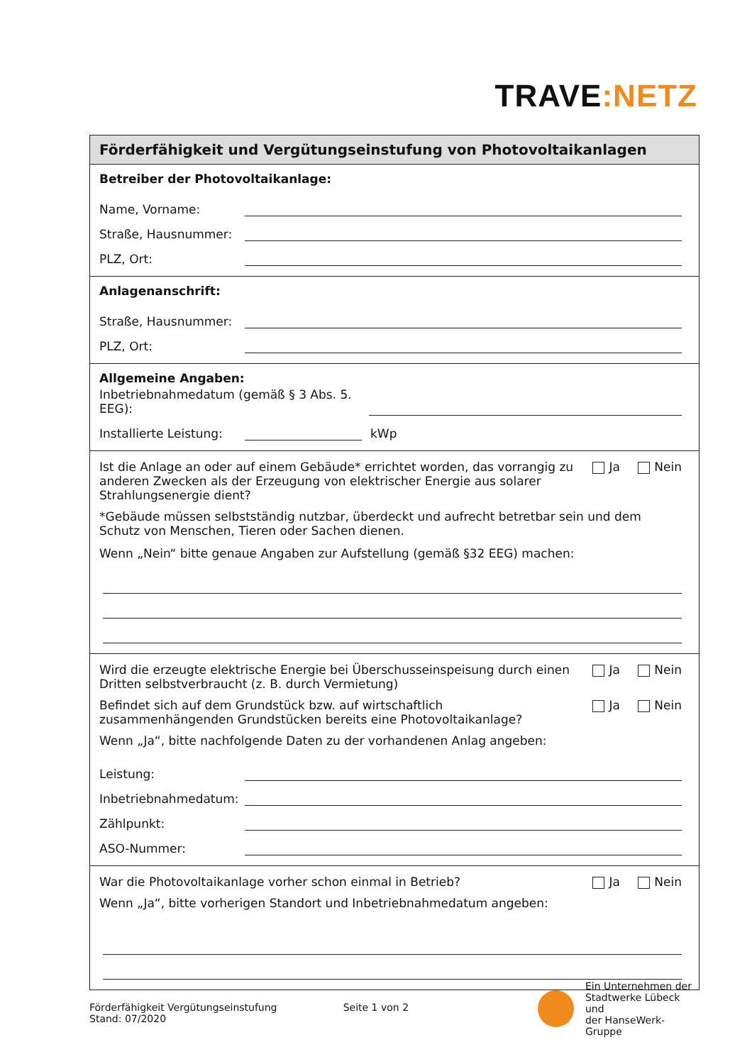TRAVE:NETZ
Förderfähigkeit und Vergütungseinstufung von Photovoltaikanlagen
Betreiber der Photovoltaikanlage:
Name, Vorname:
Straße, Hausnummer:
PLZ, Ort:
Anlagenanschrift:
Straße, Hausnummer:
PLZ, Ort:
Allgemeine Angaben:
Inbetriebnahmedatum (gemäß § 3 Abs. 5. EEG):
Installierte Leistung: kWp
Ist die Anlage an oder auf einem Gebäude* errichtet worden, das vorrangig zu anderen Zwecken als der Erzeugung von elektrischer Energie aus solarer Strahlungsenergie dient?
Ja Nein
*Gebäude müssen selbstständig nutzbar, überdeckt und aufrecht betretbar sein und dem Schutz von Menschen, Tieren oder Sachen dienen.
Wenn „Nein“ bitte genaue Angaben zur Aufstellung (gemäß §32 EEG) machen:
Wird die erzeugte elektrische Energie bei Überschusseinspeisung durch einen Dritten selbstverbraucht (z. B. durch Vermietung)
Ja Nein
Befindet sich auf dem Grundstück bzw. auf wirtschaftlich zusammenhängenden Grundstücken bereits eine Photovoltaikanlage?
Ja Nein
Wenn „Ja“, bitte nachfolgende Daten zu der vorhandenen Anlag angeben:
Leistung:
Inbetriebnahmedatum:
Zählpunkt:
ASO-Nummer:
War die Photovoltaikanlage vorher schon einmal in Betrieb? Ja Nein
Wenn „Ja“, bitte vorherigen Standort und Inbetriebnahmedatum angeben:
Förderfähigkeit Vergütungseinstufung
Stand: 07/2020
Seite 1 von 2
Ein Unternehmen der
Stadtwerke Lübeck und
der HanseWerk-Gruppe